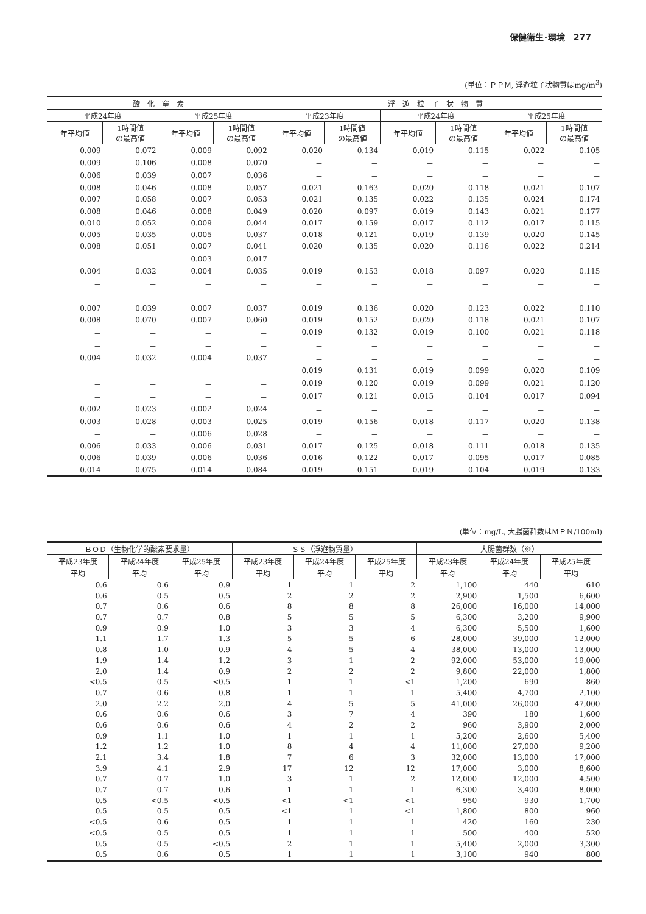保健衛生･環境　277
(単位：ＰＰＭ, 浮遊粒子状物質はmg/m<sup>3</sup>)
| 酸 化 窒 素 | | | | 浮 遊 粒 子 状 物 質 | | | | | |
| --- | --- | --- | --- | --- | --- | --- | --- | --- | --- |
| 平成24年度 | | 平成25年度 | | 平成23年度 | | 平成24年度 | | 平成25年度 | |
| 年平均値 | 1時間値 の最高値 | 年平均値 | 1時間値 の最高値 | 年平均値 | 1時間値 の最高値 | 年平均値 | 1時間値 の最高値 | 年平均値 | 1時間値 の最高値 |
| 0.009 | 0.072 | 0.009 | 0.092 | 0.020 | 0.134 | 0.019 | 0.115 | 0.022 | 0.105 |
| 0.009 | 0.106 | 0.008 | 0.070 | － | － | － | － | － | － |
| 0.006 | 0.039 | 0.007 | 0.036 | － | － | － | － | － | － |
| 0.008 | 0.046 | 0.008 | 0.057 | 0.021 | 0.163 | 0.020 | 0.118 | 0.021 | 0.107 |
| 0.007 | 0.058 | 0.007 | 0.053 | 0.021 | 0.135 | 0.022 | 0.135 | 0.024 | 0.174 |
| 0.008 | 0.046 | 0.008 | 0.049 | 0.020 | 0.097 | 0.019 | 0.143 | 0.021 | 0.177 |
| 0.010 | 0.052 | 0.009 | 0.044 | 0.017 | 0.159 | 0.017 | 0.112 | 0.017 | 0.115 |
| 0.005 | 0.035 | 0.005 | 0.037 | 0.018 | 0.121 | 0.019 | 0.139 | 0.020 | 0.145 |
| 0.008 | 0.051 | 0.007 | 0.041 | 0.020 | 0.135 | 0.020 | 0.116 | 0.022 | 0.214 |
| － | － | 0.003 | 0.017 | － | － | － | － | － | － |
| 0.004 | 0.032 | 0.004 | 0.035 | 0.019 | 0.153 | 0.018 | 0.097 | 0.020 | 0.115 |
| － | － | － | － | － | － | － | － | － | － |
| － | － | － | － | － | － | － | － | － | － |
| 0.007 | 0.039 | 0.007 | 0.037 | 0.019 | 0.136 | 0.020 | 0.123 | 0.022 | 0.110 |
| 0.008 | 0.070 | 0.007 | 0.060 | 0.019 | 0.152 | 0.020 | 0.118 | 0.021 | 0.107 |
| － | － | － | － | 0.019 | 0.132 | 0.019 | 0.100 | 0.021 | 0.118 |
| － | － | － | － | － | － | － | － | － | － |
| 0.004 | 0.032 | 0.004 | 0.037 | － | － | － | － | － | － |
| － | － | － | － | 0.019 | 0.131 | 0.019 | 0.099 | 0.020 | 0.109 |
| － | － | － | － | 0.019 | 0.120 | 0.019 | 0.099 | 0.021 | 0.120 |
| － | － | － | － | 0.017 | 0.121 | 0.015 | 0.104 | 0.017 | 0.094 |
| 0.002 | 0.023 | 0.002 | 0.024 | － | － | － | － | － | － |
| 0.003 | 0.028 | 0.003 | 0.025 | 0.019 | 0.156 | 0.018 | 0.117 | 0.020 | 0.138 |
| － | － | 0.006 | 0.028 | － | － | － | － | － | － |
| 0.006 | 0.033 | 0.006 | 0.031 | 0.017 | 0.125 | 0.018 | 0.111 | 0.018 | 0.135 |
| 0.006 | 0.039 | 0.006 | 0.036 | 0.016 | 0.122 | 0.017 | 0.095 | 0.017 | 0.085 |
| 0.014 | 0.075 | 0.014 | 0.084 | 0.019 | 0.151 | 0.019 | 0.104 | 0.019 | 0.133 |
(単位：mg/L, 大腸菌群数はＭＰＮ/100ml)
| ＢＯＤ（生物化学的酸素要求量） | | | ＳＳ（浮遊物質量） | | | 大腸菌群数（※） | | |
| --- | --- | --- | --- | --- | --- | --- | --- | --- |
| 平成23年度 | 平成24年度 | 平成25年度 | 平成23年度 | 平成24年度 | 平成25年度 | 平成23年度 | 平成24年度 | 平成25年度 |
| 平均 | 平均 | 平均 | 平均 | 平均 | 平均 | 平均 | 平均 | 平均 |
| 0.6 | 0.6 | 0.9 | 1 | 1 | 2 | 1,100 | 440 | 610 |
| 0.6 | 0.5 | 0.5 | 2 | 2 | 2 | 2,900 | 1,500 | 6,600 |
| 0.7 | 0.6 | 0.6 | 8 | 8 | 8 | 26,000 | 16,000 | 14,000 |
| 0.7 | 0.7 | 0.8 | 5 | 5 | 5 | 6,300 | 3,200 | 9,900 |
| 0.9 | 0.9 | 1.0 | 3 | 3 | 4 | 6,300 | 5,500 | 1,600 |
| 1.1 | 1.7 | 1.3 | 5 | 5 | 6 | 28,000 | 39,000 | 12,000 |
| 0.8 | 1.0 | 0.9 | 4 | 5 | 4 | 38,000 | 13,000 | 13,000 |
| 1.9 | 1.4 | 1.2 | 3 | 1 | 2 | 92,000 | 53,000 | 19,000 |
| 2.0 | 1.4 | 0.9 | 2 | 2 | 2 | 9,800 | 22,000 | 1,800 |
| <0.5 | 0.5 | <0.5 | 1 | 1 | <1 | 1,200 | 690 | 860 |
| 0.7 | 0.6 | 0.8 | 1 | 1 | 1 | 5,400 | 4,700 | 2,100 |
| 2.0 | 2.2 | 2.0 | 4 | 5 | 5 | 41,000 | 26,000 | 47,000 |
| 0.6 | 0.6 | 0.6 | 3 | 7 | 4 | 390 | 180 | 1,600 |
| 0.6 | 0.6 | 0.6 | 4 | 2 | 2 | 960 | 3,900 | 2,000 |
| 0.9 | 1.1 | 1.0 | 1 | 1 | 1 | 5,200 | 2,600 | 5,400 |
| 1.2 | 1.2 | 1.0 | 8 | 4 | 4 | 11,000 | 27,000 | 9,200 |
| 2.1 | 3.4 | 1.8 | 7 | 6 | 3 | 32,000 | 13,000 | 17,000 |
| 3.9 | 4.1 | 2.9 | 17 | 12 | 12 | 17,000 | 3,000 | 8,600 |
| 0.7 | 0.7 | 1.0 | 3 | 1 | 2 | 12,000 | 12,000 | 4,500 |
| 0.7 | 0.7 | 0.6 | 1 | 1 | 1 | 6,300 | 3,400 | 8,000 |
| 0.5 | <0.5 | <0.5 | <1 | <1 | <1 | 950 | 930 | 1,700 |
| 0.5 | 0.5 | 0.5 | <1 | 1 | <1 | 1,800 | 800 | 960 |
| <0.5 | 0.6 | 0.5 | 1 | 1 | 1 | 420 | 160 | 230 |
| <0.5 | 0.5 | 0.5 | 1 | 1 | 1 | 500 | 400 | 520 |
| 0.5 | 0.5 | <0.5 | 2 | 1 | 1 | 5,400 | 2,000 | 3,300 |
| 0.5 | 0.6 | 0.5 | 1 | 1 | 1 | 3,100 | 940 | 800 |